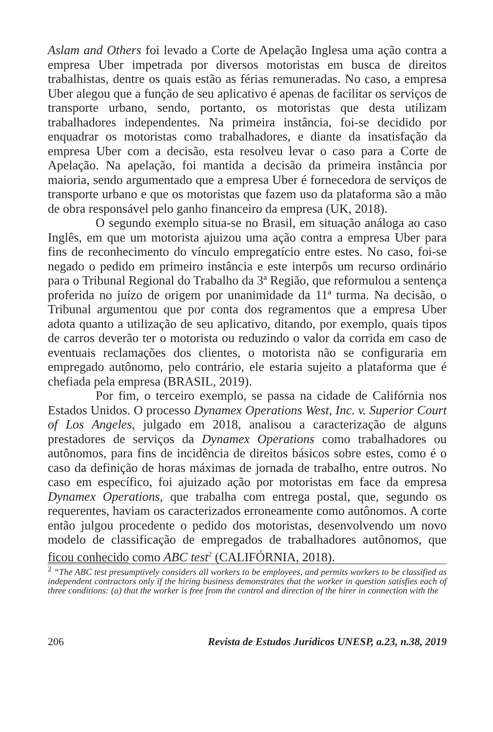Aslam and Others foi levado a Corte de Apelação Inglesa uma ação contra a empresa Uber impetrada por diversos motoristas em busca de direitos trabalhistas, dentre os quais estão as férias remuneradas. No caso, a empresa Uber alegou que a função de seu aplicativo é apenas de facilitar os serviços de transporte urbano, sendo, portanto, os motoristas que desta utilizam trabalhadores independentes. Na primeira instância, foi-se decidido por enquadrar os motoristas como trabalhadores, e diante da insatisfação da empresa Uber com a decisão, esta resolveu levar o caso para a Corte de Apelação. Na apelação, foi mantida a decisão da primeira instância por maioria, sendo argumentado que a empresa Uber é fornecedora de serviços de transporte urbano e que os motoristas que fazem uso da plataforma são a mão de obra responsável pelo ganho financeiro da empresa (UK, 2018).
O segundo exemplo situa-se no Brasil, em situação análoga ao caso Inglês, em que um motorista ajuizou uma ação contra a empresa Uber para fins de reconhecimento do vínculo empregatício entre estes. No caso, foi-se negado o pedido em primeiro instância e este interpôs um recurso ordinário para o Tribunal Regional do Trabalho da 3ª Região, que reformulou a sentença proferida no juízo de origem por unanimidade da 11ª turma. Na decisão, o Tribunal argumentou que por conta dos regramentos que a empresa Uber adota quanto a utilização de seu aplicativo, ditando, por exemplo, quais tipos de carros deverão ter o motorista ou reduzindo o valor da corrida em caso de eventuais reclamações dos clientes, o motorista não se configuraria em empregado autônomo, pelo contrário, ele estaria sujeito a plataforma que é chefiada pela empresa (BRASIL, 2019).
Por fim, o terceiro exemplo, se passa na cidade de Califórnia nos Estados Unidos. O processo Dynamex Operations West, Inc. v. Superior Court of Los Angeles, julgado em 2018, analisou a caracterização de alguns prestadores de serviços da Dynamex Operations como trabalhadores ou autônomos, para fins de incidência de direitos básicos sobre estes, como é o caso da definição de horas máximas de jornada de trabalho, entre outros. No caso em específico, foi ajuizado ação por motoristas em face da empresa Dynamex Operations, que trabalha com entrega postal, que, segundo os requerentes, haviam os caracterizados erroneamente como autônomos. A corte então julgou procedente o pedido dos motoristas, desenvolvendo um novo modelo de classificação de empregados de trabalhadores autônomos, que ficou conhecido como ABC test<sup>2</sup> (CALIFÓRNIA, 2018).
<sup>2</sup> “The ABC test presumptively considers all workers to be employees, and permits workers to be classified as independent contractors only if the hiring business demonstrates that the worker in question satisfies each of three conditions: (a) that the worker is free from the control and direction of the hirer in connection with the
206 Revista de Estudos Jurídicos UNESP, a.23, n.38, 2019